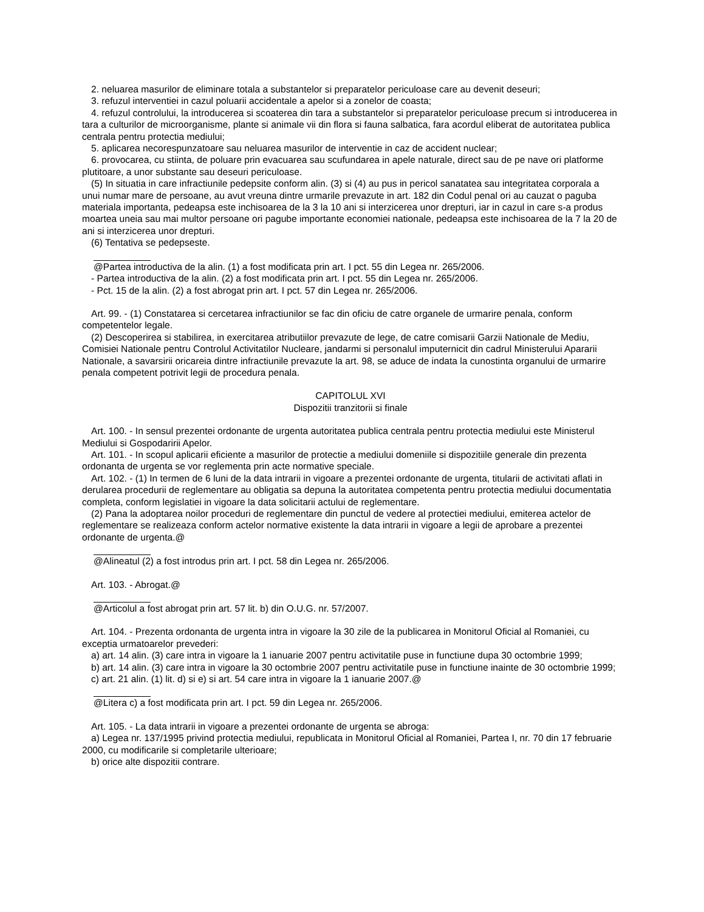2. neluarea masurilor de eliminare totala a substantelor si preparatelor periculoase care au devenit deseuri;
3. refuzul interventiei in cazul poluarii accidentale a apelor si a zonelor de coasta;
4. refuzul controlului, la introducerea si scoaterea din tara a substantelor si preparatelor periculoase precum si introducerea in tara a culturilor de microorganisme, plante si animale vii din flora si fauna salbatica, fara acordul eliberat de autoritatea publica centrala pentru protectia mediului;
5. aplicarea necorespunzatoare sau neluarea masurilor de interventie in caz de accident nuclear;
6. provocarea, cu stiinta, de poluare prin evacuarea sau scufundarea in apele naturale, direct sau de pe nave ori platforme plutitoare, a unor substante sau deseuri periculoase.
(5) In situatia in care infractiunile pedepsite conform alin. (3) si (4) au pus in pericol sanatatea sau integritatea corporala a unui numar mare de persoane, au avut vreuna dintre urmarile prevazute in art. 182 din Codul penal ori au cauzat o paguba materiala importanta, pedeapsa este inchisoarea de la 3 la 10 ani si interzicerea unor drepturi, iar in cazul in care s-a produs moartea uneia sau mai multor persoane ori pagube importante economiei nationale, pedeapsa este inchisoarea de la 7 la 20 de ani si interzicerea unor drepturi.
(6) Tentativa se pedepseste.
@Partea introductiva de la alin. (1) a fost modificata prin art. I pct. 55 din Legea nr. 265/2006.
- Partea introductiva de la alin. (2) a fost modificata prin art. I pct. 55 din Legea nr. 265/2006.
- Pct. 15 de la alin. (2) a fost abrogat prin art. I pct. 57 din Legea nr. 265/2006.
Art. 99. - (1) Constatarea si cercetarea infractiunilor se fac din oficiu de catre organele de urmarire penala, conform competentelor legale.
(2) Descoperirea si stabilirea, in exercitarea atributiilor prevazute de lege, de catre comisarii Garzii Nationale de Mediu, Comisiei Nationale pentru Controlul Activitatilor Nucleare, jandarmi si personalul imputernicit din cadrul Ministerului Apararii Nationale, a savarsirii oricareia dintre infractiunile prevazute la art. 98, se aduce de indata la cunostinta organului de urmarire penala competent potrivit legii de procedura penala.
CAPITOLUL XVI
Dispozitii tranzitorii si finale
Art. 100. - In sensul prezentei ordonante de urgenta autoritatea publica centrala pentru protectia mediului este Ministerul Mediului si Gospodaririi Apelor.
Art. 101. - In scopul aplicarii eficiente a masurilor de protectie a mediului domeniile si dispozitiile generale din prezenta ordonanta de urgenta se vor reglementa prin acte normative speciale.
Art. 102. - (1) In termen de 6 luni de la data intrarii in vigoare a prezentei ordonante de urgenta, titularii de activitati aflati in derularea procedurii de reglementare au obligatia sa depuna la autoritatea competenta pentru protectia mediului documentatia completa, conform legislatiei in vigoare la data solicitarii actului de reglementare.
(2) Pana la adoptarea noilor proceduri de reglementare din punctul de vedere al protectiei mediului, emiterea actelor de reglementare se realizeaza conform actelor normative existente la data intrarii in vigoare a legii de aprobare a prezentei ordonante de urgenta.@
@Alineatul (2) a fost introdus prin art. I pct. 58 din Legea nr. 265/2006.
Art. 103. - Abrogat.@
@Articolul a fost abrogat prin art. 57 lit. b) din O.U.G. nr. 57/2007.
Art. 104. - Prezenta ordonanta de urgenta intra in vigoare la 30 zile de la publicarea in Monitorul Oficial al Romaniei, cu exceptia urmatoarelor prevederi:
a) art. 14 alin. (3) care intra in vigoare la 1 ianuarie 2007 pentru activitatile puse in functiune dupa 30 octombrie 1999;
b) art. 14 alin. (3) care intra in vigoare la 30 octombrie 2007 pentru activitatile puse in functiune inainte de 30 octombrie 1999;
c) art. 21 alin. (1) lit. d) si e) si art. 54 care intra in vigoare la 1 ianuarie 2007.@
@Litera c) a fost modificata prin art. I pct. 59 din Legea nr. 265/2006.
Art. 105. - La data intrarii in vigoare a prezentei ordonante de urgenta se abroga:
a) Legea nr. 137/1995 privind protectia mediului, republicata in Monitorul Oficial al Romaniei, Partea I, nr. 70 din 17 februarie 2000, cu modificarile si completarile ulterioare;
b) orice alte dispozitii contrare.